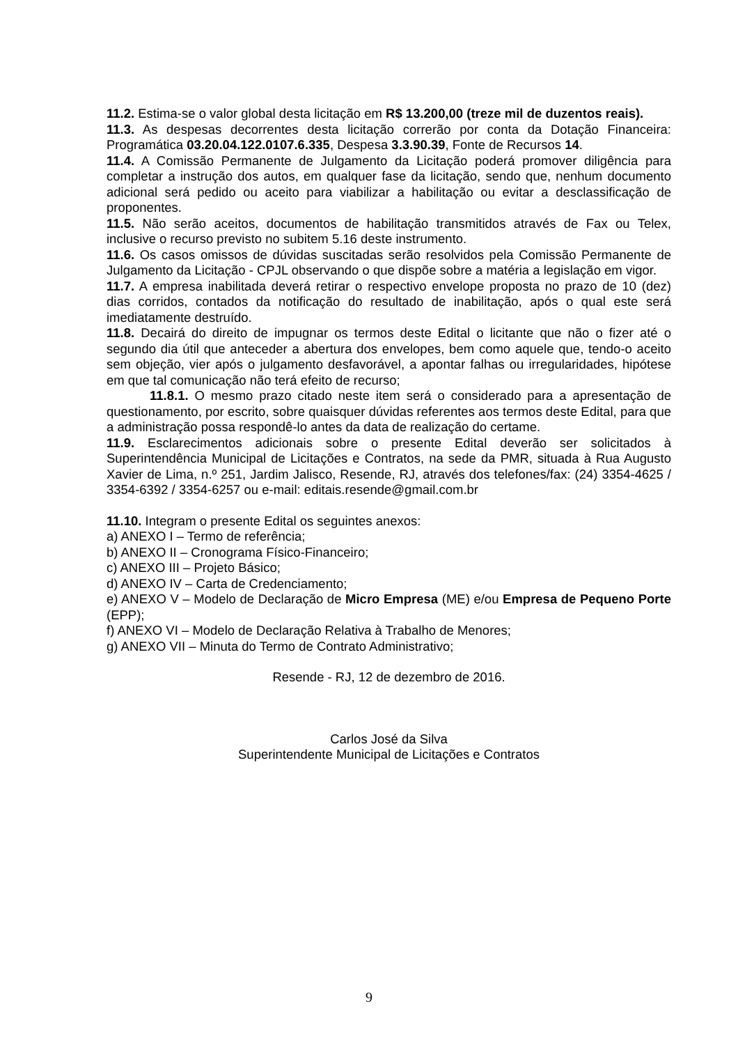11.2. Estima-se o valor global desta licitação em R$ 13.200,00 (treze mil de duzentos reais).
11.3. As despesas decorrentes desta licitação correrão por conta da Dotação Financeira: Programática 03.20.04.122.0107.6.335, Despesa 3.3.90.39, Fonte de Recursos 14.
11.4. A Comissão Permanente de Julgamento da Licitação poderá promover diligência para completar a instrução dos autos, em qualquer fase da licitação, sendo que, nenhum documento adicional será pedido ou aceito para viabilizar a habilitação ou evitar a desclassificação de proponentes.
11.5. Não serão aceitos, documentos de habilitação transmitidos através de Fax ou Telex, inclusive o recurso previsto no subitem 5.16 deste instrumento.
11.6. Os casos omissos de dúvidas suscitadas serão resolvidos pela Comissão Permanente de Julgamento da Licitação - CPJL observando o que dispõe sobre a matéria a legislação em vigor.
11.7. A empresa inabilitada deverá retirar o respectivo envelope proposta no prazo de 10 (dez) dias corridos, contados da notificação do resultado de inabilitação, após o qual este será imediatamente destruído.
11.8. Decairá do direito de impugnar os termos deste Edital o licitante que não o fizer até o segundo dia útil que anteceder a abertura dos envelopes, bem como aquele que, tendo-o aceito sem objeção, vier após o julgamento desfavorável, a apontar falhas ou irregularidades, hipótese em que tal comunicação não terá efeito de recurso;
11.8.1. O mesmo prazo citado neste item será o considerado para a apresentação de questionamento, por escrito, sobre quaisquer dúvidas referentes aos termos deste Edital, para que a administração possa respondê-lo antes da data de realização do certame.
11.9. Esclarecimentos adicionais sobre o presente Edital deverão ser solicitados à Superintendência Municipal de Licitações e Contratos, na sede da PMR, situada à Rua Augusto Xavier de Lima, n.º 251, Jardim Jalisco, Resende, RJ, através dos telefones/fax: (24) 3354-4625 / 3354-6392 / 3354-6257 ou e-mail: editais.resende@gmail.com.br
11.10. Integram o presente Edital os seguintes anexos:
a) ANEXO I – Termo de referência;
b) ANEXO II – Cronograma Físico-Financeiro;
c) ANEXO III – Projeto Básico;
d) ANEXO IV – Carta de Credenciamento;
e) ANEXO V – Modelo de Declaração de Micro Empresa (ME) e/ou Empresa de Pequeno Porte (EPP);
f) ANEXO VI – Modelo de Declaração Relativa à Trabalho de Menores;
g) ANEXO VII – Minuta do Termo de Contrato Administrativo;
Resende - RJ, 12 de dezembro de 2016.
Carlos José da Silva
Superintendente Municipal de Licitações e Contratos
9